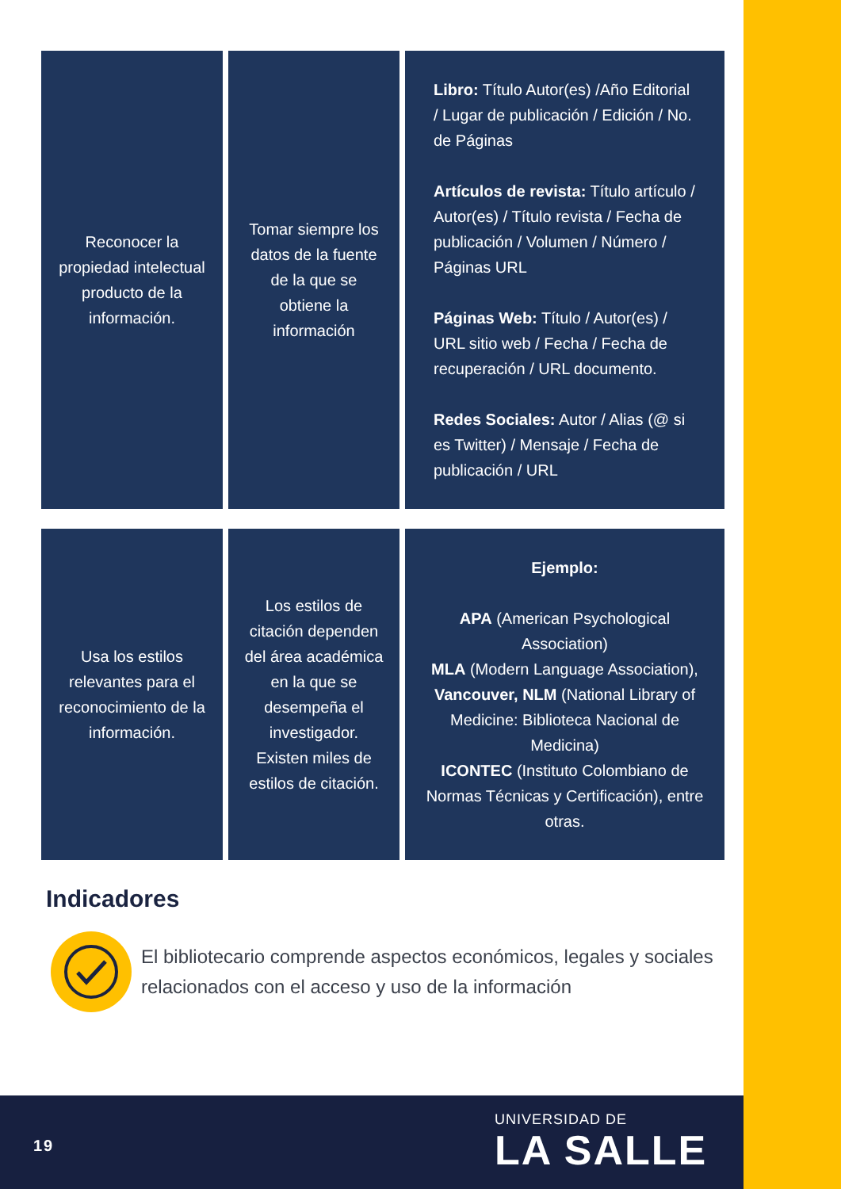| Reconocer la propiedad intelectual producto de la información. | Tomar siempre los datos de la fuente de la que se obtiene la información | Libro: Título Autor(es) /Año Editorial / Lugar de publicación / Edición / No. de Páginas Artículos de revista: Título artículo / Autor(es) / Título revista / Fecha de publicación / Volumen / Número / Páginas URL Páginas Web: Título / Autor(es) / URL sitio web / Fecha / Fecha de recuperación / URL documento. Redes Sociales: Autor / Alias (@ si es Twitter) / Mensaje / Fecha de publicación / URL |
| Usa los estilos relevantes para el reconocimiento de la información. | Los estilos de citación dependen del área académica en la que se desempeña el investigador. Existen miles de estilos de citación. | Ejemplo: APA (American Psychological Association) MLA (Modern Language Association), Vancouver, NLM (National Library of Medicine: Biblioteca Nacional de Medicina) ICONTEC (Instituto Colombiano de Normas Técnicas y Certificación), entre otras. |
Indicadores
El bibliotecario comprende aspectos económicos, legales y sociales relacionados con el acceso y uso de la información
19
UNIVERSIDAD DE
LA SALLE